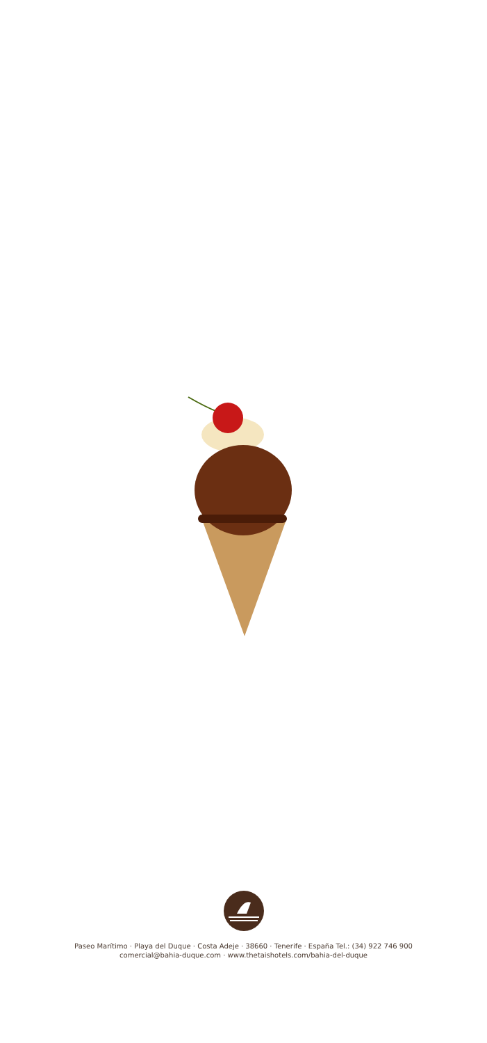Paseo Marítimo · Playa del Duque · Costa Adeje · 38660 · Tenerife · España Tel.: (34) 922 746 900
comercial@bahia-duque.com · www.thetaishotels.com/bahia-del-duque